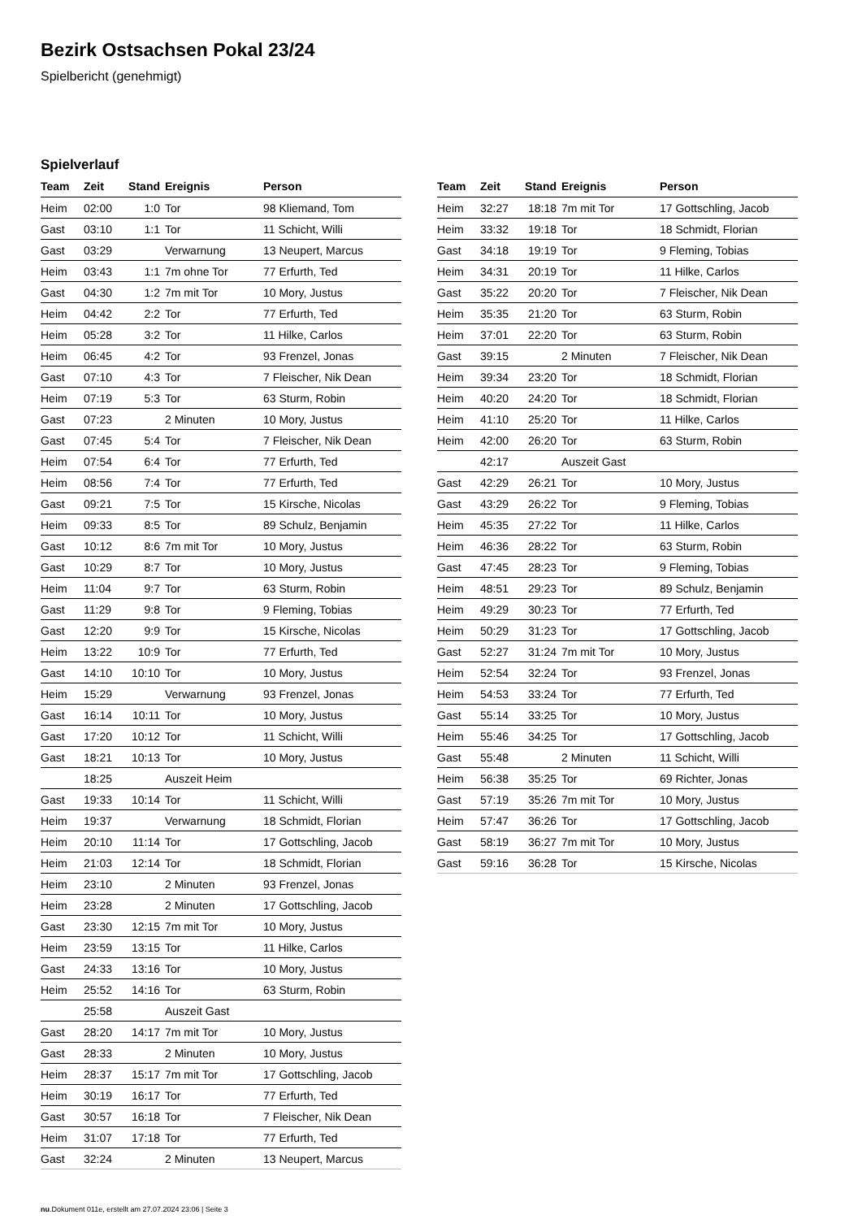Bezirk Ostsachsen Pokal 23/24
Spielbericht (genehmigt)
Spielverlauf
| Team | Zeit | Stand | Ereignis | Person |
| --- | --- | --- | --- | --- |
| Heim | 02:00 | 1:0 | Tor | 98 Kliemand, Tom |
| Gast | 03:10 | 1:1 | Tor | 11 Schicht, Willi |
| Gast | 03:29 | | Verwarnung | 13 Neupert, Marcus |
| Heim | 03:43 | 1:1 | 7m ohne Tor | 77 Erfurth, Ted |
| Gast | 04:30 | 1:2 | 7m mit Tor | 10 Mory, Justus |
| Heim | 04:42 | 2:2 | Tor | 77 Erfurth, Ted |
| Heim | 05:28 | 3:2 | Tor | 11 Hilke, Carlos |
| Heim | 06:45 | 4:2 | Tor | 93 Frenzel, Jonas |
| Gast | 07:10 | 4:3 | Tor | 7 Fleischer, Nik Dean |
| Heim | 07:19 | 5:3 | Tor | 63 Sturm, Robin |
| Gast | 07:23 | | 2 Minuten | 10 Mory, Justus |
| Gast | 07:45 | 5:4 | Tor | 7 Fleischer, Nik Dean |
| Heim | 07:54 | 6:4 | Tor | 77 Erfurth, Ted |
| Heim | 08:56 | 7:4 | Tor | 77 Erfurth, Ted |
| Gast | 09:21 | 7:5 | Tor | 15 Kirsche, Nicolas |
| Heim | 09:33 | 8:5 | Tor | 89 Schulz, Benjamin |
| Gast | 10:12 | 8:6 | 7m mit Tor | 10 Mory, Justus |
| Gast | 10:29 | 8:7 | Tor | 10 Mory, Justus |
| Heim | 11:04 | 9:7 | Tor | 63 Sturm, Robin |
| Gast | 11:29 | 9:8 | Tor | 9 Fleming, Tobias |
| Gast | 12:20 | 9:9 | Tor | 15 Kirsche, Nicolas |
| Heim | 13:22 | 10:9 | Tor | 77 Erfurth, Ted |
| Gast | 14:10 | 10:10 | Tor | 10 Mory, Justus |
| Heim | 15:29 | | Verwarnung | 93 Frenzel, Jonas |
| Gast | 16:14 | 10:11 | Tor | 10 Mory, Justus |
| Gast | 17:20 | 10:12 | Tor | 11 Schicht, Willi |
| Gast | 18:21 | 10:13 | Tor | 10 Mory, Justus |
| | 18:25 | | Auszeit Heim | |
| Gast | 19:33 | 10:14 | Tor | 11 Schicht, Willi |
| Heim | 19:37 | | Verwarnung | 18 Schmidt, Florian |
| Heim | 20:10 | 11:14 | Tor | 17 Gottschling, Jacob |
| Heim | 21:03 | 12:14 | Tor | 18 Schmidt, Florian |
| Heim | 23:10 | | 2 Minuten | 93 Frenzel, Jonas |
| Heim | 23:28 | | 2 Minuten | 17 Gottschling, Jacob |
| Gast | 23:30 | 12:15 | 7m mit Tor | 10 Mory, Justus |
| Heim | 23:59 | 13:15 | Tor | 11 Hilke, Carlos |
| Gast | 24:33 | 13:16 | Tor | 10 Mory, Justus |
| Heim | 25:52 | 14:16 | Tor | 63 Sturm, Robin |
| | 25:58 | | Auszeit Gast | |
| Gast | 28:20 | 14:17 | 7m mit Tor | 10 Mory, Justus |
| Gast | 28:33 | | 2 Minuten | 10 Mory, Justus |
| Heim | 28:37 | 15:17 | 7m mit Tor | 17 Gottschling, Jacob |
| Heim | 30:19 | 16:17 | Tor | 77 Erfurth, Ted |
| Gast | 30:57 | 16:18 | Tor | 7 Fleischer, Nik Dean |
| Heim | 31:07 | 17:18 | Tor | 77 Erfurth, Ted |
| Gast | 32:24 | | 2 Minuten | 13 Neupert, Marcus |
| Team | Zeit | Stand | Ereignis | Person |
| --- | --- | --- | --- | --- |
| Heim | 32:27 | 18:18 | 7m mit Tor | 17 Gottschling, Jacob |
| Heim | 33:32 | 19:18 | Tor | 18 Schmidt, Florian |
| Gast | 34:18 | 19:19 | Tor | 9 Fleming, Tobias |
| Heim | 34:31 | 20:19 | Tor | 11 Hilke, Carlos |
| Gast | 35:22 | 20:20 | Tor | 7 Fleischer, Nik Dean |
| Heim | 35:35 | 21:20 | Tor | 63 Sturm, Robin |
| Heim | 37:01 | 22:20 | Tor | 63 Sturm, Robin |
| Gast | 39:15 | | 2 Minuten | 7 Fleischer, Nik Dean |
| Heim | 39:34 | 23:20 | Tor | 18 Schmidt, Florian |
| Heim | 40:20 | 24:20 | Tor | 18 Schmidt, Florian |
| Heim | 41:10 | 25:20 | Tor | 11 Hilke, Carlos |
| Heim | 42:00 | 26:20 | Tor | 63 Sturm, Robin |
| | 42:17 | | Auszeit Gast | |
| Gast | 42:29 | 26:21 | Tor | 10 Mory, Justus |
| Gast | 43:29 | 26:22 | Tor | 9 Fleming, Tobias |
| Heim | 45:35 | 27:22 | Tor | 11 Hilke, Carlos |
| Heim | 46:36 | 28:22 | Tor | 63 Sturm, Robin |
| Gast | 47:45 | 28:23 | Tor | 9 Fleming, Tobias |
| Heim | 48:51 | 29:23 | Tor | 89 Schulz, Benjamin |
| Heim | 49:29 | 30:23 | Tor | 77 Erfurth, Ted |
| Heim | 50:29 | 31:23 | Tor | 17 Gottschling, Jacob |
| Gast | 52:27 | 31:24 | 7m mit Tor | 10 Mory, Justus |
| Heim | 52:54 | 32:24 | Tor | 93 Frenzel, Jonas |
| Heim | 54:53 | 33:24 | Tor | 77 Erfurth, Ted |
| Gast | 55:14 | 33:25 | Tor | 10 Mory, Justus |
| Heim | 55:46 | 34:25 | Tor | 17 Gottschling, Jacob |
| Gast | 55:48 | | 2 Minuten | 11 Schicht, Willi |
| Heim | 56:38 | 35:25 | Tor | 69 Richter, Jonas |
| Gast | 57:19 | 35:26 | 7m mit Tor | 10 Mory, Justus |
| Heim | 57:47 | 36:26 | Tor | 17 Gottschling, Jacob |
| Gast | 58:19 | 36:27 | 7m mit Tor | 10 Mory, Justus |
| Gast | 59:16 | 36:28 | Tor | 15 Kirsche, Nicolas |
nu.Dokument 011e, erstellt am 27.07.2024 23:06 | Seite 3